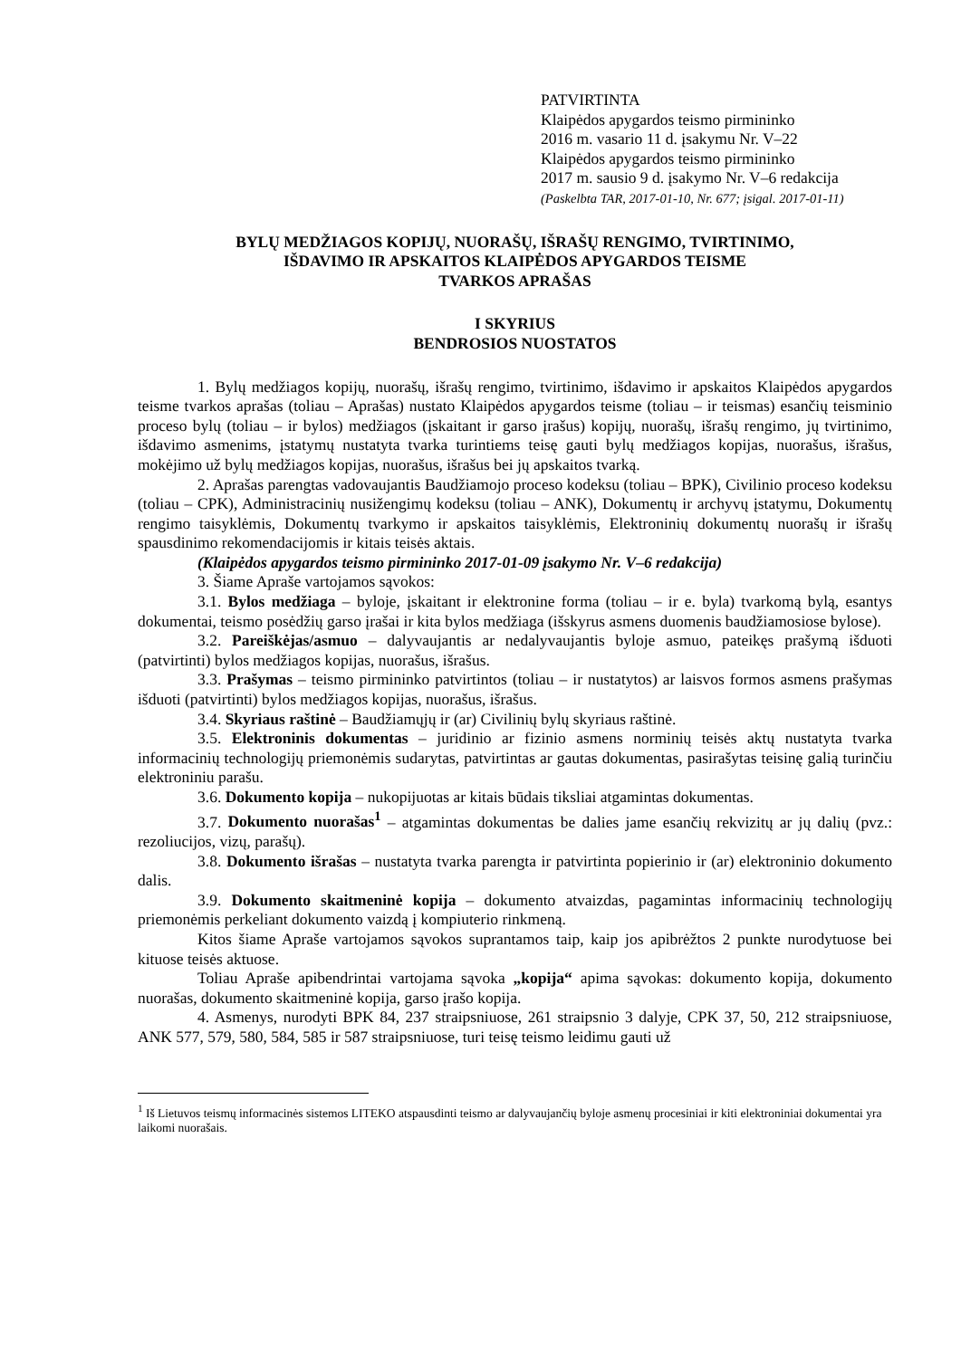PATVIRTINTA
Klaipėdos apygardos teismo pirmininko
2016 m. vasario 11 d. įsakymu Nr. V–22
Klaipėdos apygardos teismo pirmininko
2017 m. sausio 9 d. įsakymo Nr. V–6 redakcija
(Paskelbta TAR, 2017-01-10, Nr. 677; įsigal. 2017-01-11)
BYLŲ MEDŽIAGOS KOPIJŲ, NUORAŠŲ, IŠRAŠŲ RENGIMO, TVIRTINIMO,
IŠDAVIMO IR APSKAITOS KLAIPĖDOS APYGARDOS TEISME
TVARKOS APRAŠAS
I SKYRIUS
BENDROSIOS NUOSTATOS
1. Bylų medžiagos kopijų, nuorašų, išrašų rengimo, tvirtinimo, išdavimo ir apskaitos Klaipėdos apygardos teisme tvarkos aprašas (toliau – Aprašas) nustato Klaipėdos apygardos teisme (toliau – ir teismas) esančių teisminio proceso bylų (toliau – ir bylos) medžiagos (įskaitant ir garso įrašus) kopijų, nuorašų, išrašų rengimo, jų tvirtinimo, išdavimo asmenims, įstatymų nustatyta tvarka turintiems teisę gauti bylų medžiagos kopijas, nuorašus, išrašus, mokėjimo už bylų medžiagos kopijas, nuorašus, išrašus bei jų apskaitos tvarką.
2. Aprašas parengtas vadovaujantis Baudžiamojo proceso kodeksu (toliau – BPK), Civilinio proceso kodeksu (toliau – CPK), Administracinių nusižengimų kodeksu (toliau – ANK), Dokumentų ir archyvų įstatymu, Dokumentų rengimo taisyklėmis, Dokumentų tvarkymo ir apskaitos taisyklėmis, Elektroninių dokumentų nuorašų ir išrašų spausdinimo rekomendacijomis ir kitais teisės aktais.
(Klaipėdos apygardos teismo pirmininko 2017-01-09 įsakymo Nr. V–6 redakcija)
3. Šiame Apraše vartojamos sąvokos:
3.1. Bylos medžiaga – byloje, įskaitant ir elektronine forma (toliau – ir e. byla) tvarkomą bylą, esantys dokumentai, teismo posėdžių garso įrašai ir kita bylos medžiaga (išskyrus asmens duomenis baudžiamosiose bylose).
3.2. Pareiškėjas/asmuo – dalyvaujantis ar nedalyvaujantis byloje asmuo, pateikęs prašymą išduoti (patvirtinti) bylos medžiagos kopijas, nuorašus, išrašus.
3.3. Prašymas – teismo pirmininko patvirtintos (toliau – ir nustatytos) ar laisvos formos asmens prašymas išduoti (patvirtinti) bylos medžiagos kopijas, nuorašus, išrašus.
3.4. Skyriaus raštinė – Baudžiamųjų ir (ar) Civilinių bylų skyriaus raštinė.
3.5. Elektroninis dokumentas – juridinio ar fizinio asmens norminių teisės aktų nustatyta tvarka informacinių technologijų priemonėmis sudarytas, patvirtintas ar gautas dokumentas, pasirašytas teisinę galią turinčiu elektroniniu parašu.
3.6. Dokumento kopija – nukopijuotas ar kitais būdais tiksliai atgamintas dokumentas.
3.7. Dokumento nuorašas<sup>1</sup> – atgamintas dokumentas be dalies jame esančių rekvizitų ar jų dalių (pvz.: rezoliucijos, vizų, parašų).
3.8. Dokumento išrašas – nustatyta tvarka parengta ir patvirtinta popierinio ir (ar) elektroninio dokumento dalis.
3.9. Dokumento skaitmeninė kopija – dokumento atvaizdas, pagamintas informacinių technologijų priemonėmis perkeliant dokumento vaizdą į kompiuterio rinkmeną.
Kitos šiame Apraše vartojamos sąvokos suprantamos taip, kaip jos apibrėžtos 2 punkte nurodytuose bei kituose teisės aktuose.
Toliau Apraše apibendrintai vartojama sąvoka „kopija“ apima sąvokas: dokumento kopija, dokumento nuorašas, dokumento skaitmeninė kopija, garso įrašo kopija.
4. Asmenys, nurodyti BPK 84, 237 straipsniuose, 261 straipsnio 3 dalyje, CPK 37, 50, 212 straipsniuose, ANK 577, 579, 580, 584, 585 ir 587 straipsniuose, turi teisę teismo leidimu gauti už
<sup>1</sup> Iš Lietuvos teismų informacinės sistemos LITEKO atspausdinti teismo ar dalyvaujančių byloje asmenų procesiniai ir kiti elektroniniai dokumentai yra laikomi nuorašais.